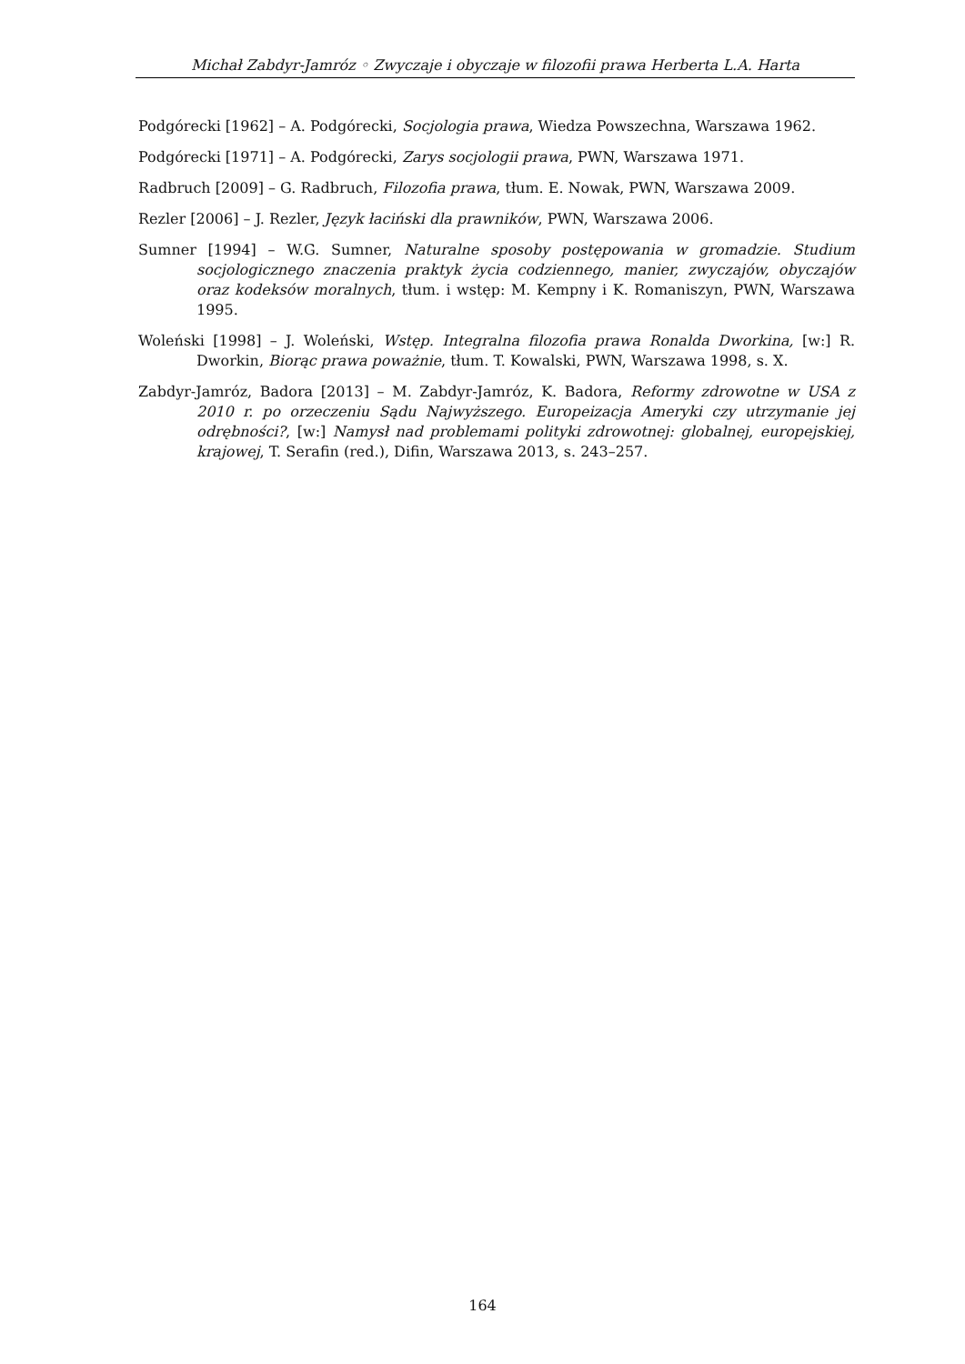Michał Zabdyr-Jamróz ◦ Zwyczaje i obyczaje w filozofii prawa Herberta L.A. Harta
Podgórecki [1962] – A. Podgórecki, Socjologia prawa, Wiedza Powszechna, Warszawa 1962.
Podgórecki [1971] – A. Podgórecki, Zarys socjologii prawa, PWN, Warszawa 1971.
Radbruch [2009] – G. Radbruch, Filozofia prawa, tłum. E. Nowak, PWN, Warszawa 2009.
Rezler [2006] – J. Rezler, Język łaciński dla prawników, PWN, Warszawa 2006.
Sumner [1994] – W.G. Sumner, Naturalne sposoby postępowania w gromadzie. Studium socjologicznego znaczenia praktyk życia codziennego, manier, zwyczajów, obyczajów oraz kodeksów moralnych, tłum. i wstęp: M. Kempny i K. Romaniszyn, PWN, Warszawa 1995.
Woleński [1998] – J. Woleński, Wstęp. Integralna filozofia prawa Ronalda Dworkina, [w:] R. Dworkin, Biorąc prawa poważnie, tłum. T. Kowalski, PWN, Warszawa 1998, s. X.
Zabdyr-Jamróz, Badora [2013] – M. Zabdyr-Jamróz, K. Badora, Reformy zdrowotne w USA z 2010 r. po orzeczeniu Sądu Najwyższego. Europeizacja Ameryki czy utrzymanie jej odrębności?, [w:] Namysł nad problemami polityki zdrowotnej: globalnej, europejskiej, krajowej, T. Serafin (red.), Difin, Warszawa 2013, s. 243–257.
164